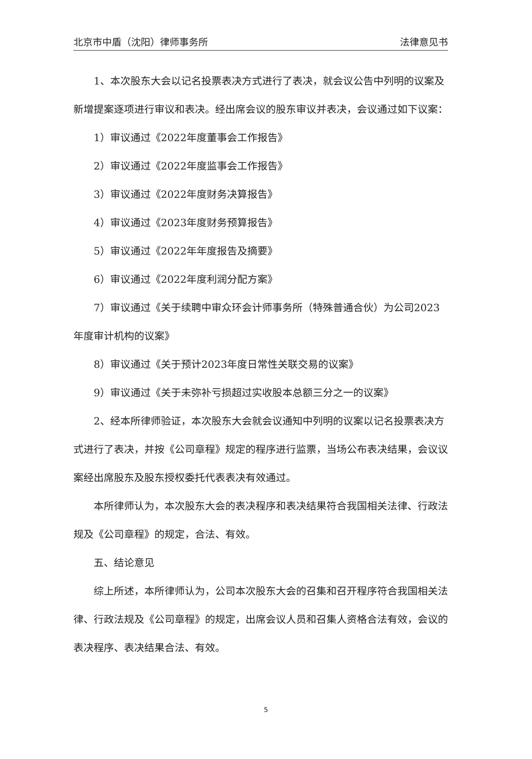北京市中盾（沈阳）律师事务所 法律意见书
1、本次股东大会以记名投票表决方式进行了表决，就会议公告中列明的议案及新增提案逐项进行审议和表决。经出席会议的股东审议并表决，会议通过如下议案：
1）审议通过《2022年度董事会工作报告》
2）审议通过《2022年度监事会工作报告》
3）审议通过《2022年度财务决算报告》
4）审议通过《2023年度财务预算报告》
5）审议通过《2022年年度报告及摘要》
6）审议通过《2022年度利润分配方案》
7）审议通过《关于续聘中审众环会计师事务所（特殊普通合伙）为公司2023年度审计机构的议案》
8）审议通过《关于预计2023年度日常性关联交易的议案》
9）审议通过《关于未弥补亏损超过实收股本总额三分之一的议案》
2、经本所律师验证，本次股东大会就会议通知中列明的议案以记名投票表决方式进行了表决，并按《公司章程》规定的程序进行监票，当场公布表决结果，会议议案经出席股东及股东授权委托代表表决有效通过。
本所律师认为，本次股东大会的表决程序和表决结果符合我国相关法律、行政法规及《公司章程》的规定，合法、有效。
五、结论意见
综上所述，本所律师认为，公司本次股东大会的召集和召开程序符合我国相关法律、行政法规及《公司章程》的规定，出席会议人员和召集人资格合法有效，会议的表决程序、表决结果合法、有效。
5